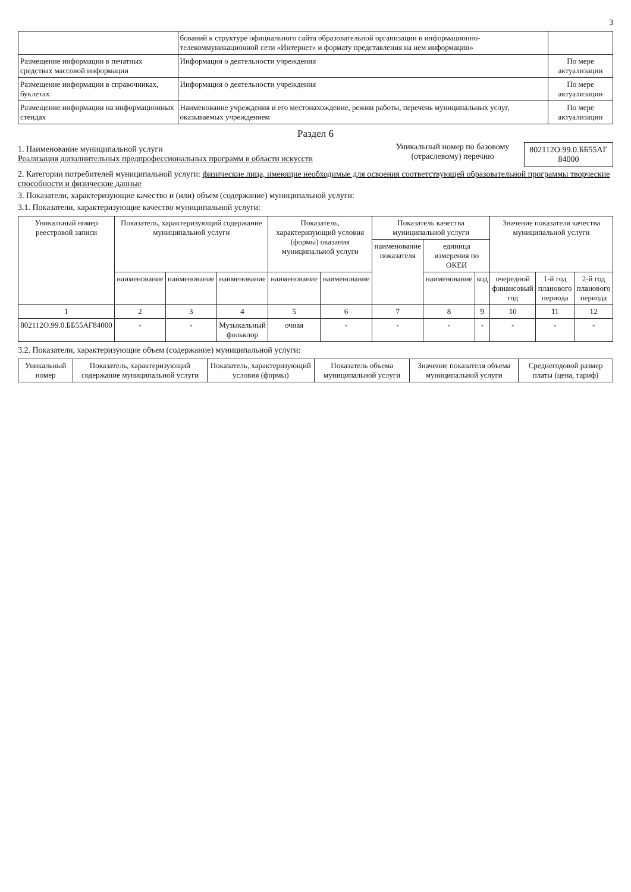3
| | бований к структуре официального сайта образовательной организации в информационно-телекоммуникационной сети «Интернет» и формату представления на нем информации» | |
| Размещение информации в печатных средствах массовой информации | Информация о деятельности учреждения | По мере актуализации |
| Размещение информации в справочниках, буклетах | Информация о деятельности учреждения | По мере актуализации |
| Размещение информации на информационных стендах | Наименование учреждения и его местонахождение, режим работы, перечень муниципальных услуг, оказываемых учреждением | По мере актуализации |
Раздел 6
1. Наименование муниципальной услуги
Реализация дополнительных предпрофессиональных программ в области искусств
Уникальный номер по базовому (отраслевому) перечню
802112О.99.0.ББ55АГ 84000
2. Категории потребителей муниципальной услуги: физические лица, имеющие необходимые для освоения соответствующей образовательной программы творческие способности и физические данные
3. Показатели, характеризующие качество и (или) объем (содержание) муниципальной услуги:
3.1. Показатели, характеризующие качество муниципальной услуги:
| Уникальный номер реестровой записи | Показатель, характеризующий содержание муниципальной услуги | | | Показатель, характеризующий условия (формы) оказания муниципальной услуги | | Показатель качества муниципальной услуги | | | Значение показателя качества муниципальной услуги | | |
| --- | --- | --- | --- | --- | --- | --- | --- | --- | --- | --- | --- |
| | | | | | | наименование показателя | единица измерения по ОКЕИ | | | | |
| | наименование | наименование | наименование | наименование | наименование | | наименование | код | очередной финансовый год | 1-й год планового периода | 2-й год планового периода |
| 1 | 2 | 3 | 4 | 5 | 6 | 7 | 8 | 9 | 10 | 11 | 12 |
| 802112О.99.0.ББ55АГ84000 | - | - | Музыкальный фольклор | очная | - | - | - | - | - | - | - |
3.2. Показатели, характеризующие объем (содержание) муниципальной услуги:
| Уникальный номер | Показатель, характеризующий содержание муниципальной услуги | Показатель, характеризующий условия (формы) | Показатель объема муниципальной услуги | Значение показателя объема муниципальной услуги | Среднегодовой размер платы (цена, тариф) |
| --- | --- | --- | --- | --- | --- |